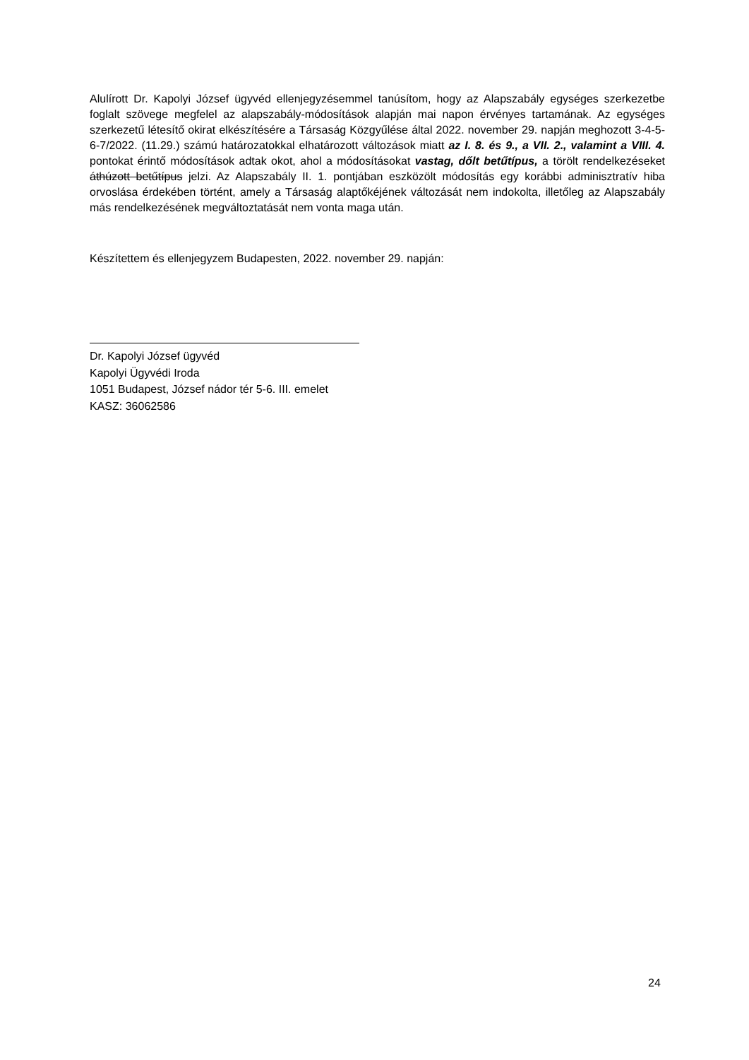Alulírott Dr. Kapolyi József ügyvéd ellenjegyzésemmel tanúsítom, hogy az Alapszabály egységes szerkezetbe foglalt szövege megfelel az alapszabály-módosítások alapján mai napon érvényes tartamának. Az egységes szerkezetű létesítő okirat elkészítésére a Társaság Közgyűlése által 2022. november 29. napján meghozott 3-4-5-6-7/2022. (11.29.) számú határozatokkal elhatározott változások miatt az I. 8. és 9., a VII. 2., valamint a VIII. 4. pontokat érintő módosítások adtak okot, ahol a módosításokat vastag, dőlt betűtípus, a törölt rendelkezéseket áthúzott betűtípus jelzi. Az Alapszabály II. 1. pontjában eszközölt módosítás egy korábbi adminisztratív hiba orvoslása érdekében történt, amely a Társaság alaptőkéjének változását nem indokolta, illetőleg az Alapszabály más rendelkezésének megváltoztatását nem vonta maga után.
Készítettem és ellenjegyzem Budapesten, 2022. november 29. napján:
Dr. Kapolyi József ügyvéd
Kapolyi Ügyvédi Iroda
1051 Budapest, József nádor tér 5-6. III. emelet
KASZ: 36062586
24